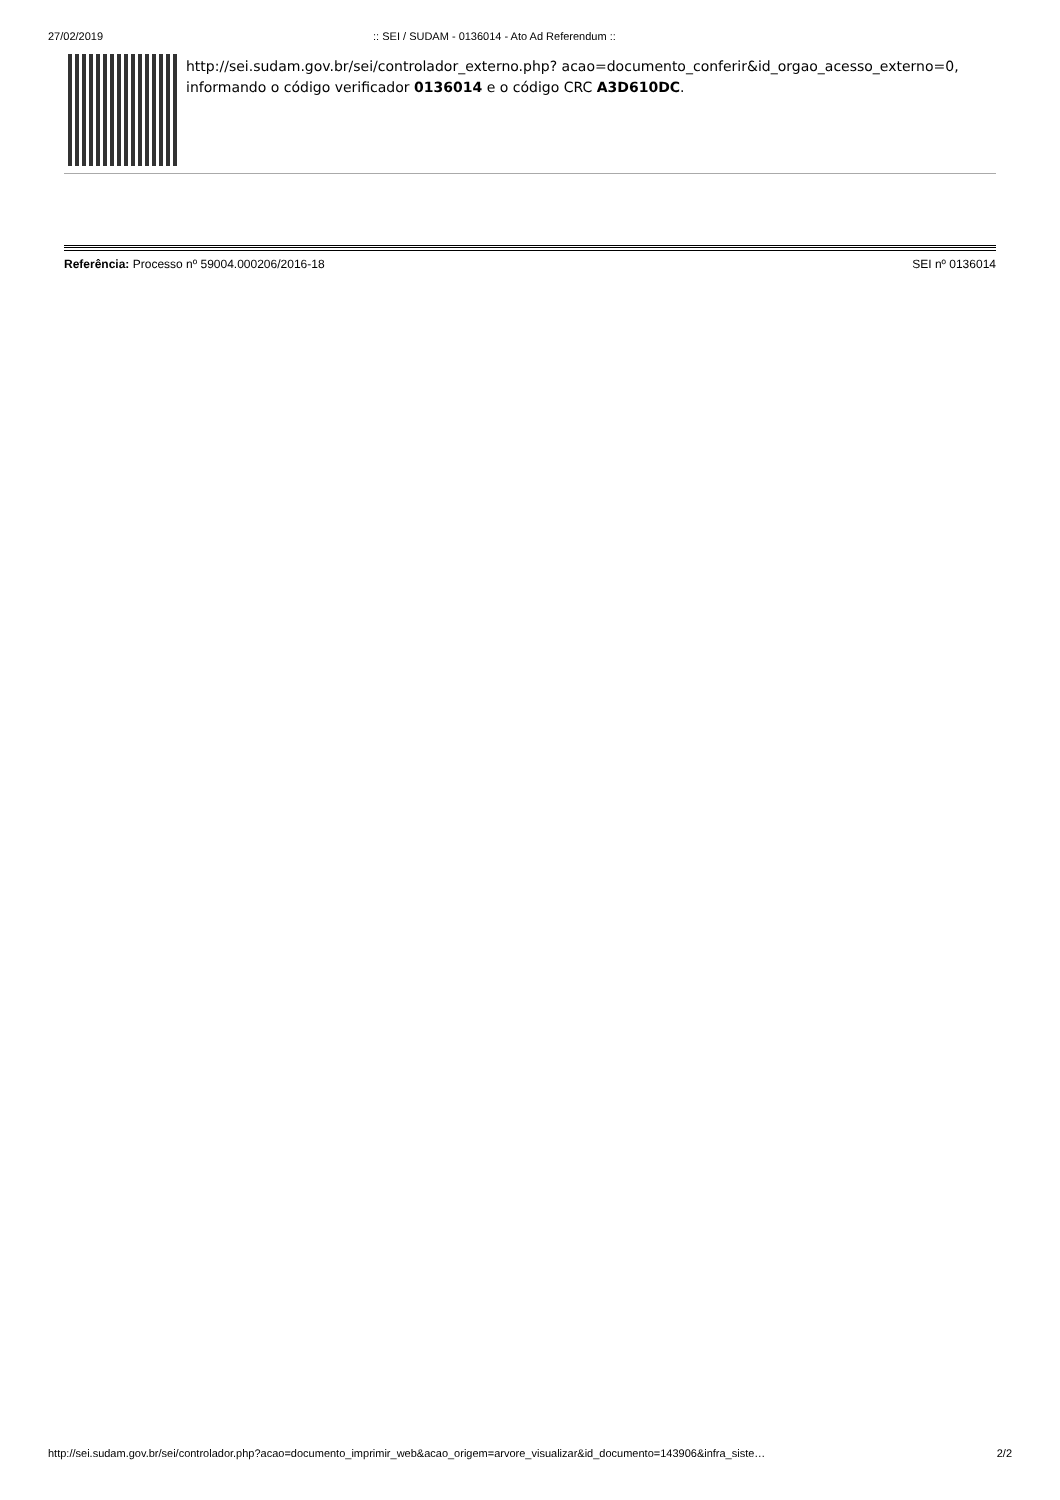27/02/2019:: SEI / SUDAM - 0136014 - Ato Ad Referendum ::
http://sei.sudam.gov.br/sei/controlador_externo.php? acao=documento_conferir&id_orgao_acesso_externo=0, informando o código verificador 0136014 e o código CRC A3D610DC.
Referência: Processo nº 59004.000206/2016-18 SEI nº 0136014
http://sei.sudam.gov.br/sei/controlador.php?acao=documento_imprimir_web&acao_origem=arvore_visualizar&id_documento=143906&infra_siste… 2/2